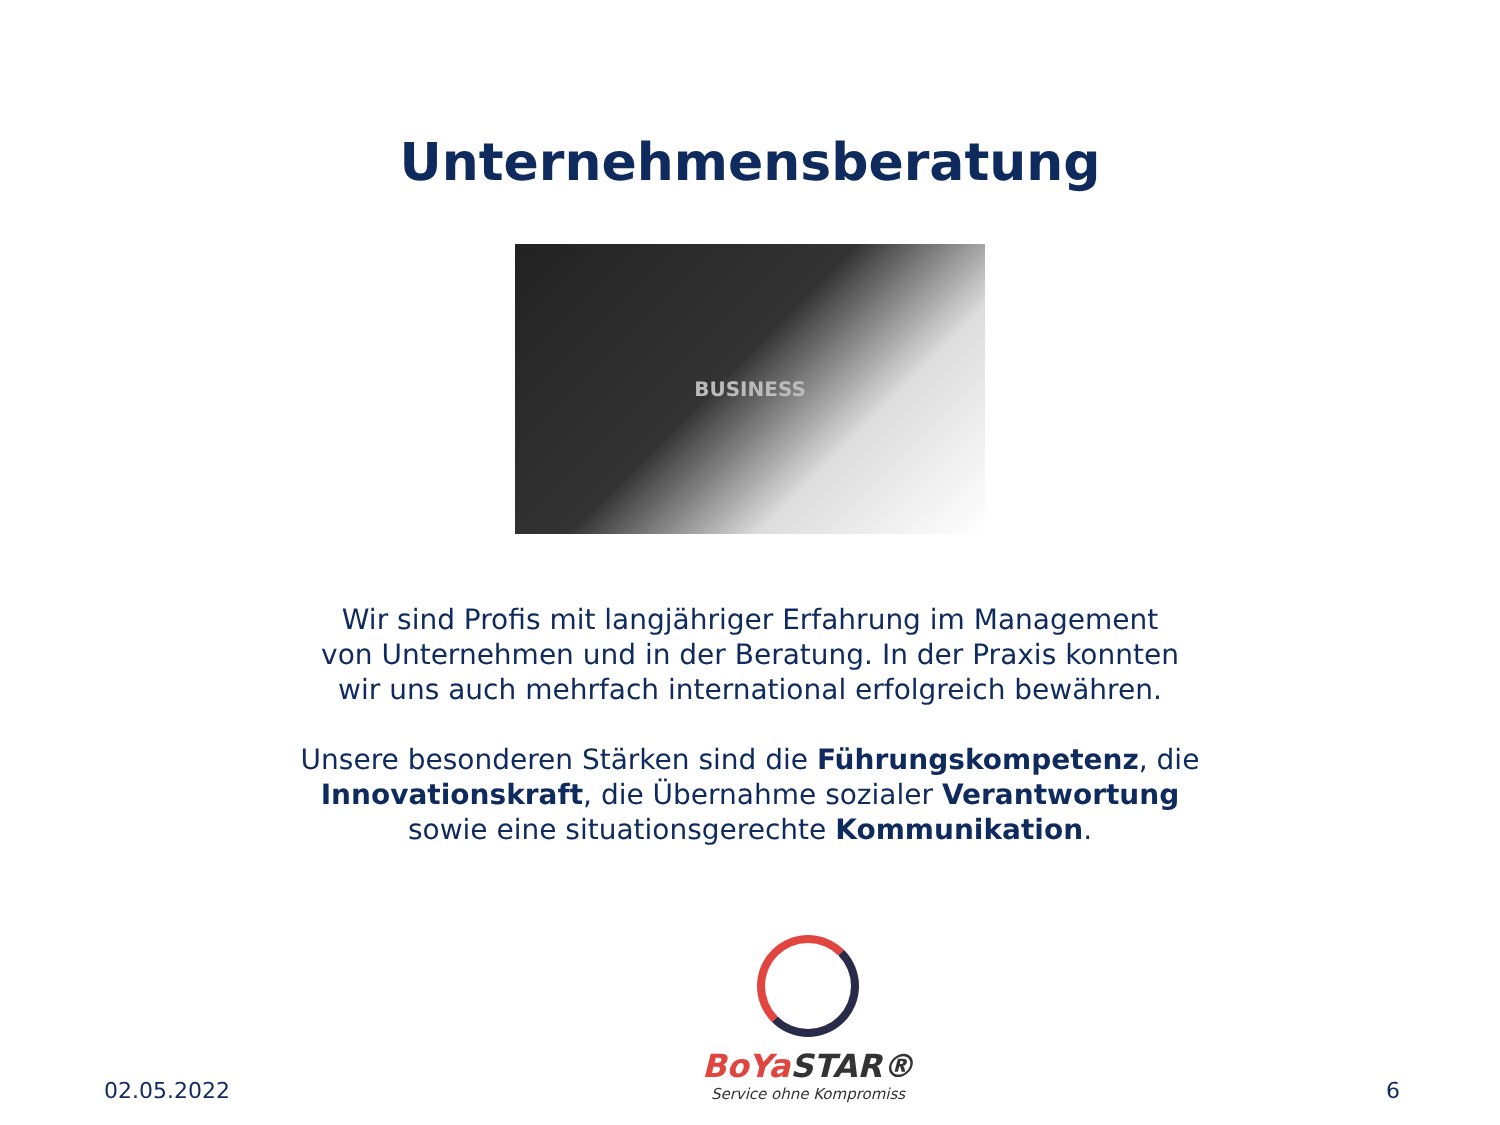Unternehmensberatung
BUSINESS
Wir sind Profis mit langjähriger Erfahrung im Management
von Unternehmen und in der Beratung. In der Praxis konnten
wir uns auch mehrfach international erfolgreich bewähren.
Unsere besonderen Stärken sind die Führungskompetenz, die
Innovationskraft, die Übernahme sozialer Verantwortung
sowie eine situationsgerechte Kommunikation.
02.05.2022
BoYa STAR®
Service ohne Kompromiss
6